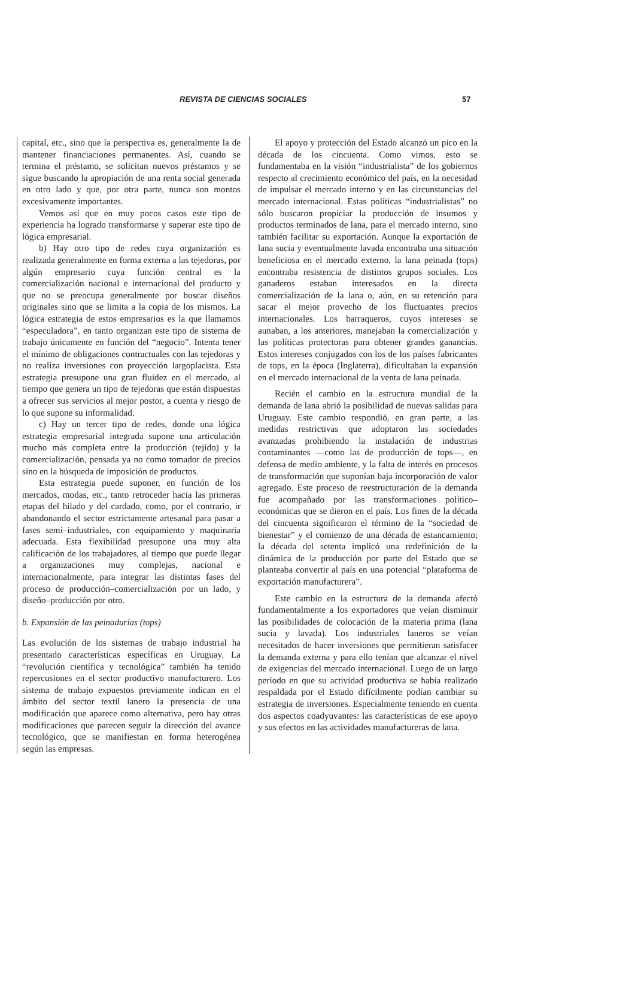REVISTA DE CIENCIAS SOCIALES 57
capital, etc., sino que la perspectiva es, generalmente la de mantener financiaciones permanentes. Así, cuando se termina el préstamo, se solicitan nuevos préstamos y se sigue buscando la apropiación de una renta social generada en otro lado y que, por otra parte, nunca son montos excesivamente importantes.
Vemos así que en muy pocos casos este tipo de experiencia ha logrado transformarse y superar este tipo de lógica empresarial.
b) Hay otro tipo de redes cuya organización es realizada generalmente en forma externa a las tejedoras, por algún empresario cuya función central es la comercialización nacional e internacional del producto y que no se preocupa generalmente por buscar diseños originales sino que se limita a la copia de los mismos. La lógica estrategia de estos empresarios es la que llamamos “especuladora”, en tanto organizan este tipo de sistema de trabajo únicamente en función del “negocio”. Intenta tener el mínimo de obligaciones contractuales con las tejedoras y no realiza inversiones con proyección largoplacista. Esta estrategia presupone una gran fluidez en el mercado, al tiempo que genera un tipo de tejedoras que están dispuestas a ofrecer sus servicios al mejor postor, a cuenta y riesgo de lo que supone su informalidad.
c) Hay un tercer tipo de redes, donde una lógica estrategia empresarial integrada supone una articulación mucho más completa entre la producción (tejido) y la comercialización, pensada ya no como tomador de precios sino en la búsqueda de imposición de productos.
Esta estrategia puede suponer, en función de los mercados, modas, etc., tanto retroceder hacia las primeras etapas del hilado y del cardado, como, por el contrario, ir abandonando el sector estrictamente artesanal para pasar a fases semi–industriales, con equipamiento y maquinaria adecuada. Esta flexibilidad presupone una muy alta calificación de los trabajadores, al tiempo que puede llegar a organizaciones muy complejas, nacional e internacionalmente, para integrar las distintas fases del proceso de producción–comercialización por un lado, y diseño–producción por otro.
b. Expansión de las peinadurías (tops)
Las evolución de los sistemas de trabajo industrial ha presentado características específicas en Uruguay. La “revolución científica y tecnológica” también ha tenido repercusiones en el sector productivo manufacturero. Los sistema de trabajo expuestos previamente indican en el ámbito del sector textil lanero la presencia de una modificación que aparece como alternativa, pero hay otras modificaciones que parecen seguir la dirección del avance tecnológico, que se manifiestan en forma heterogénea según las empresas.
El apoyo y protección del Estado alcanzó un pico en la década de los cincuenta. Como vimos, esto se fundamentaba en la visión “industrialista” de los gobiernos respecto al crecimiento económico del país, en la necesidad de impulsar el mercado interno y en las circunstancias del mercado internacional. Estas políticas “industrialistas” no sólo buscaron propiciar la producción de insumos y productos terminados de lana, para el mercado interno, sino también facilitar su exportación. Aunque la exportación de lana sucia y eventualmente lavada encontraba una situación beneficiosa en el mercado externo, la lana peinada (tops) encontraba resistencia de distintos grupos sociales. Los ganaderos estaban interesados en la directa comercialización de la lana o, aún, en su retención para sacar el mejor provecho de los fluctuantes precios internacionales. Los barraqueros, cuyos intereses se aunaban, a los anteriores, manejaban la comercialización y las políticas protectoras para obtener grandes ganancias. Estos intereses conjugados con los de los países fabricantes de tops, en la época (Inglaterra), dificultaban la expansión en el mercado internacional de la venta de lana peinada.
Recién el cambio en la estructura mundial de la demanda de lana abrió la posibilidad de nuevas salidas para Uruguay. Este cambio respondió, en gran parte, a las medidas restrictivas que adoptaron las sociedades avanzadas prohibiendo la instalación de industrias contaminantes —como las de producción de tops—, en defensa de medio ambiente, y la falta de interés en procesos de transformación que suponían baja incorporación de valor agregado. Este proceso de reestructuración de la demanda fue acompañado por las transformaciones político–económicas que se dieron en el país. Los fines de la década del cincuenta significaron el término de la “sociedad de bienestar” y el comienzo de una década de estancamiento; la década del setenta implicó una redefinición de la dinámica de la producción por parte del Estado que se planteaba convertir al país en una potencial “plataforma de exportación manufacturera”.
Este cambio en la estructura de la demanda afectó fundamentalmente a los exportadores que veían disminuir las posibilidades de colocación de la materia prima (lana sucia y lavada). Los industriales laneros se veían necesitados de hacer inversiones que permitieran satisfacer la demanda externa y para ello tenían que alcanzar el nivel de exigencias del mercado internacional. Luego de un largo período en que su actividad productiva se había realizado respaldada por el Estado difícilmente podían cambiar su estrategia de inversiones. Especialmente teniendo en cuenta dos aspectos coadyuvantes: las características de ese apoyo y sus efectos en las actividades manufactureras de lana.